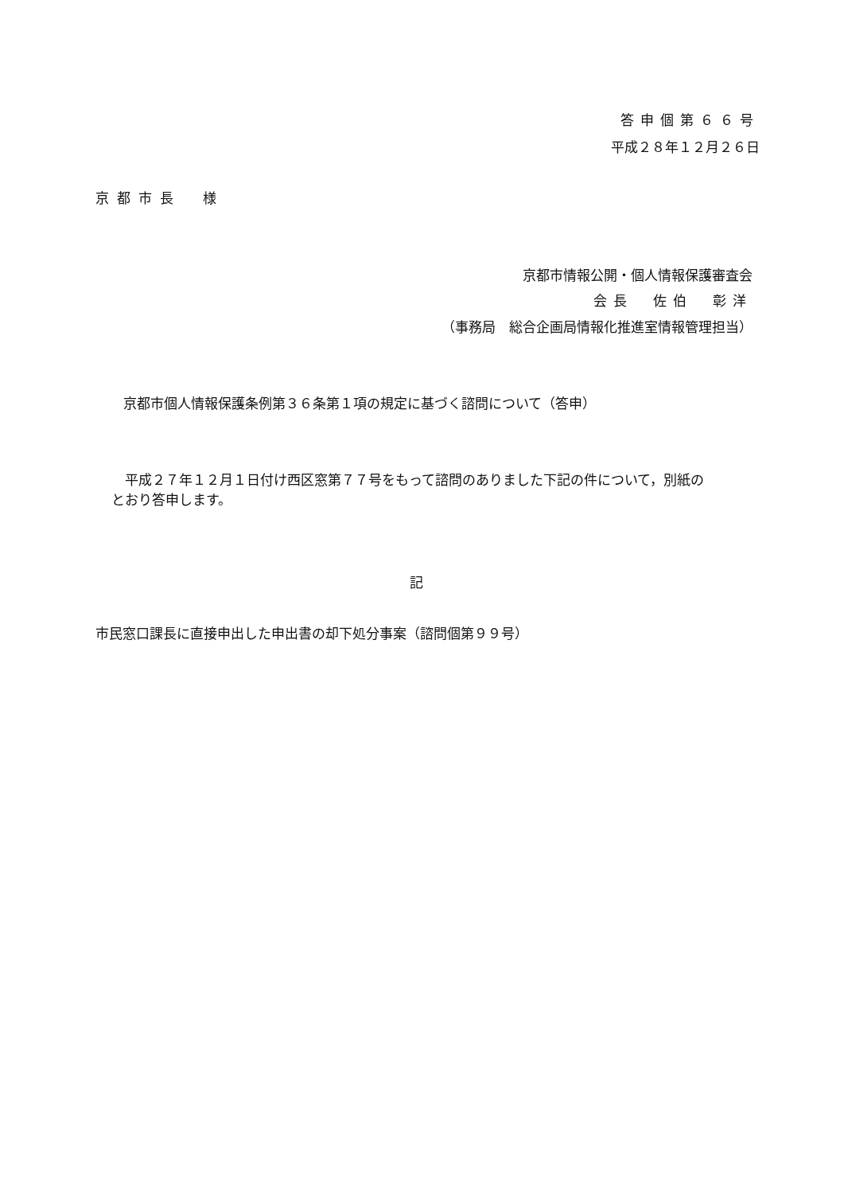答申個第６６号
平成２８年１２月２６日
京都市長　様
京都市情報公開・個人情報保護審査会
会長　佐伯　彰洋
（事務局　総合企画局情報化推進室情報管理担当）
京都市個人情報保護条例第３６条第１項の規定に基づく諮問について（答申）
　平成２７年１２月１日付け西区窓第７７号をもって諮問のありました下記の件について，別紙の
とおり答申します。
記
市民窓口課長に直接申出した申出書の却下処分事案（諮問個第９９号）